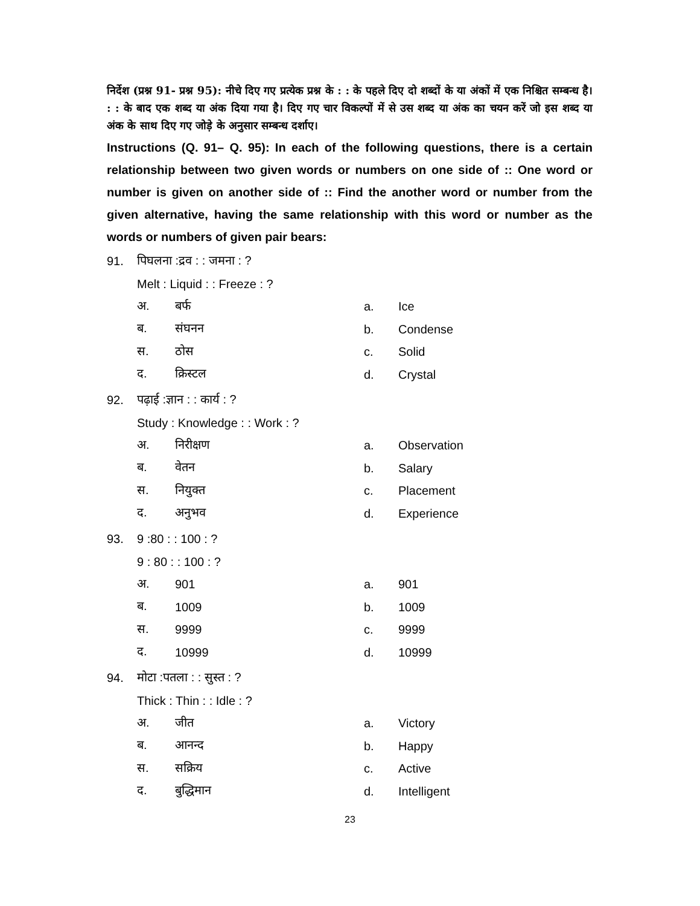निर्देश (प्रश्न 91- प्रश्न 95): नीचे दिए गए प्रत्येक प्रश्न के : : के पहले दिए दो शब्दों के या अंकों में एक निश्चित सम्बन्ध है। : : के बाद एक शब्द या अंक दिया गया है। दिए गए चार विकल्पों में से उस शब्द या अंक का चयन करें जो इस शब्द या अंक के साथ दिए गए जोड़े के अनुसार सम्बन्ध दर्शाए।
Instructions (Q. 91– Q. 95): In each of the following questions, there is a certain relationship between two given words or numbers on one side of :: One word or number is given on another side of :: Find the another word or number from the given alternative, having the same relationship with this word or number as the words or numbers of given pair bears:
91. पिघलना :द्रव : : जमना : ?
Melt : Liquid : : Freeze : ?
अ. बर्फ a. Ice
ब. संघनन b. Condense
स. ठोस c. Solid
द. क्रिस्टल d. Crystal
92. पढ़ाई :ज्ञान : : कार्य : ?
Study : Knowledge : : Work : ?
अ. निरीक्षण a. Observation
ब. वेतन b. Salary
स. नियुक्त c. Placement
द. अनुभव d. Experience
93. 9 :80 : : 100 : ?
9 : 80 : : 100 : ?
अ. 901 a. 901
ब. 1009 b. 1009
स. 9999 c. 9999
द. 10999 d. 10999
94. मोटा :पतला : : सुस्त : ?
Thick : Thin : : Idle : ?
अ. जीत a. Victory
ब. आनन्द b. Happy
स. सक्रिय c. Active
द. बुद्धिमान d. Intelligent
23